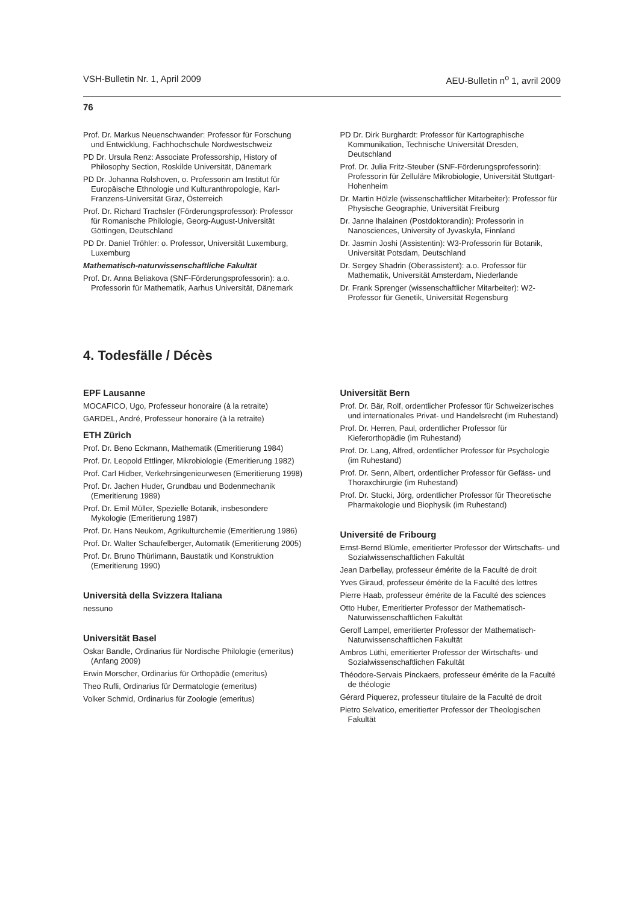VSH-Bulletin Nr. 1, April 2009 AEU-Bulletin n<sup>o</sup> 1, avril 2009
76
Prof. Dr. Markus Neuenschwander: Professor für Forschung und Entwicklung, Fachhochschule Nordwestschweiz
PD Dr. Ursula Renz: Associate Professorship, History of Philosophy Section, Roskilde Universität, Dänemark
PD Dr. Johanna Rolshoven, o. Professorin am Institut für Europäische Ethnologie und Kulturanthropologie, Karl-Franzens-Universität Graz, Österreich
Prof. Dr. Richard Trachsler (Förderungsprofessor): Professor für Romanische Philologie, Georg-August-Universität Göttingen, Deutschland
PD Dr. Daniel Tröhler: o. Professor, Universität Luxemburg, Luxemburg
Mathematisch-naturwissenschaftliche Fakultät
Prof. Dr. Anna Beliakova (SNF-Förderungsprofessorin): a.o. Professorin für Mathematik, Aarhus Universität, Dänemark
PD Dr. Dirk Burghardt: Professor für Kartographische Kommunikation, Technische Universität Dresden, Deutschland
Prof. Dr. Julia Fritz-Steuber (SNF-Förderungsprofessorin): Professorin für Zelluläre Mikrobiologie, Universität Stuttgart-Hohenheim
Dr. Martin Hölzle (wissenschaftlicher Mitarbeiter): Professor für Physische Geographie, Universität Freiburg
Dr. Janne Ihalainen (Postdoktorandin): Professorin in Nanosciences, University of Jyvaskyla, Finnland
Dr. Jasmin Joshi (Assistentin): W3-Professorin für Botanik, Universität Potsdam, Deutschland
Dr. Sergey Shadrin (Oberassistent): a.o. Professor für Mathematik, Universität Amsterdam, Niederlande
Dr. Frank Sprenger (wissenschaftlicher Mitarbeiter): W2-Professor für Genetik, Universität Regensburg
4. Todesfälle / Décès
EPF Lausanne
MOCAFICO, Ugo, Professeur honoraire (à la retraite)
GARDEL, André, Professeur honoraire (à la retraite)
ETH Zürich
Prof. Dr. Beno Eckmann, Mathematik (Emeritierung 1984)
Prof. Dr. Leopold Ettlinger, Mikrobiologie (Emeritierung 1982)
Prof. Carl Hidber, Verkehrsingenieurwesen (Emeritierung 1998)
Prof. Dr. Jachen Huder, Grundbau und Bodenmechanik (Emeritierung 1989)
Prof. Dr. Emil Müller, Spezielle Botanik, insbesondere Mykologie (Emeritierung 1987)
Prof. Dr. Hans Neukom, Agrikulturchemie (Emeritierung 1986)
Prof. Dr. Walter Schaufelberger, Automatik (Emeritierung 2005)
Prof. Dr. Bruno Thürlimann, Baustatik und Konstruktion (Emeritierung 1990)
Università della Svizzera Italiana
nessuno
Universität Basel
Oskar Bandle, Ordinarius für Nordische Philologie (emeritus) (Anfang 2009)
Erwin Morscher, Ordinarius für Orthopädie (emeritus)
Theo Rufli, Ordinarius für Dermatologie (emeritus)
Volker Schmid, Ordinarius für Zoologie (emeritus)
Universität Bern
Prof. Dr. Bär, Rolf, ordentlicher Professor für Schweizerisches und internationales Privat- und Handelsrecht (im Ruhestand)
Prof. Dr. Herren, Paul, ordentlicher Professor für Kieferorthopädie (im Ruhestand)
Prof. Dr. Lang, Alfred, ordentlicher Professor für Psychologie (im Ruhestand)
Prof. Dr. Senn, Albert, ordentlicher Professor für Gefäss- und Thoraxchirurgie (im Ruhestand)
Prof. Dr. Stucki, Jörg, ordentlicher Professor für Theoretische Pharmakologie und Biophysik (im Ruhestand)
Université de Fribourg
Ernst-Bernd Blümle, emeritierter Professor der Wirtschafts- und Sozialwissenschaftlichen Fakultät
Jean Darbellay, professeur émérite de la Faculté de droit
Yves Giraud, professeur émérite de la Faculté des lettres
Pierre Haab, professeur émérite de la Faculté des sciences
Otto Huber, Emeritierter Professor der Mathematisch-Naturwissenschaftlichen Fakultät
Gerolf Lampel, emeritierter Professor der Mathematisch-Naturwissenschaftlichen Fakultät
Ambros Lüthi, emeritierter Professor der Wirtschafts- und Sozialwissenschaftlichen Fakultät
Théodore-Servais Pinckaers, professeur émérite de la Faculté de théologie
Gérard Piquerez, professeur titulaire de la Faculté de droit
Pietro Selvatico, emeritierter Professor der Theologischen Fakultät